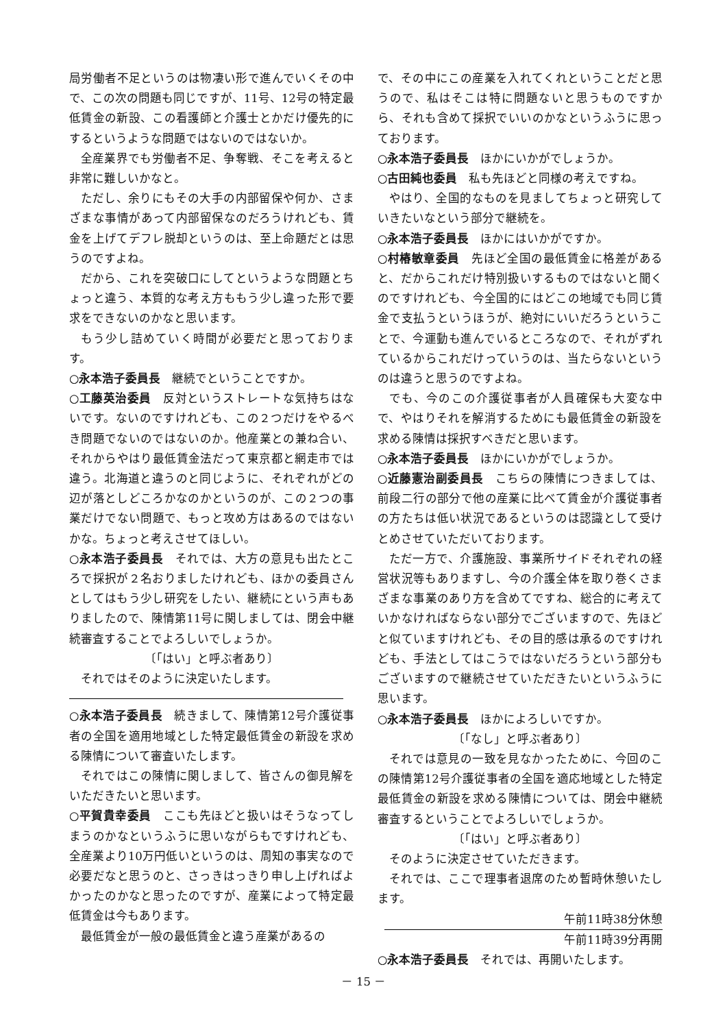局労働者不足というのは物凄い形で進んでいくその中で、この次の問題も同じですが、11号、12号の特定最低賃金の新設、この看護師と介護士とかだけ優先的にするというような問題ではないのではないか。
全産業界でも労働者不足、争奪戦、そこを考えると非常に難しいかなと。
ただし、余りにもその大手の内部留保や何か、さまざまな事情があって内部留保なのだろうけれども、賃金を上げてデフレ脱却というのは、至上命題だとは思うのですよね。
だから、これを突破口にしてというような問題とちょっと違う、本質的な考え方ももう少し違った形で要求をできないのかなと思います。
もう少し詰めていく時間が必要だと思っております。
○永本浩子委員長　継続でということですか。
○工藤英治委員　反対というストレートな気持ちはないです。ないのですけれども、この２つだけをやるべき問題でないのではないのか。他産業との兼ね合い、それからやはり最低賃金法だって東京都と網走市では違う。北海道と違うのと同じように、それぞれがどの辺が落としどころかなのかというのが、この２つの事業だけでない問題で、もっと攻め方はあるのではないかな。ちょっと考えさせてほしい。
○永本浩子委員長　それでは、大方の意見も出たところで採択が２名おりましたけれども、ほかの委員さんとしてはもう少し研究をしたい、継続にという声もありましたので、陳情第11号に関しましては、閉会中継続審査することでよろしいでしょうか。
〔「はい」と呼ぶ者あり〕
それではそのように決定いたします。
○永本浩子委員長　続きまして、陳情第12号介護従事者の全国を適用地域とした特定最低賃金の新設を求める陳情について審査いたします。
それではこの陳情に関しまして、皆さんの御見解をいただきたいと思います。
○平賀貴幸委員　ここも先ほどと扱いはそうなってしまうのかなというふうに思いながらもですけれども、全産業より10万円低いというのは、周知の事実なので必要だなと思うのと、さっきはっきり申し上げればよかったのかなと思ったのですが、産業によって特定最低賃金は今もあります。
最低賃金が一般の最低賃金と違う産業があるの
で、その中にこの産業を入れてくれということだと思うので、私はそこは特に問題ないと思うものですから、それも含めて採択でいいのかなというふうに思っております。
○永本浩子委員長　ほかにいかがでしょうか。
○古田純也委員　私も先ほどと同様の考えですね。
やはり、全国的なものを見ましてちょっと研究していきたいなという部分で継続を。
○永本浩子委員長　ほかにはいかがですか。
○村椿敏章委員　先ほど全国の最低賃金に格差があると、だからこれだけ特別扱いするものではないと聞くのですけれども、今全国的にはどこの地域でも同じ賃金で支払うというほうが、絶対にいいだろうということで、今運動も進んでいるところなので、それがずれているからこれだけっていうのは、当たらないというのは違うと思うのですよね。
でも、今のこの介護従事者が人員確保も大変な中で、やはりそれを解消するためにも最低賃金の新設を求める陳情は採択すべきだと思います。
○永本浩子委員長　ほかにいかがでしょうか。
○近藤憲治副委員長　こちらの陳情につきましては、前段二行の部分で他の産業に比べて賃金が介護従事者の方たちは低い状況であるというのは認識として受けとめさせていただいております。
ただ一方で、介護施設、事業所サイドそれぞれの経営状況等もありますし、今の介護全体を取り巻くさまざまな事業のあり方を含めてですね、総合的に考えていかなければならない部分でございますので、先ほどと似ていますけれども、その目的感は承るのですけれども、手法としてはこうではないだろうという部分もございますので継続させていただきたいというふうに思います。
○永本浩子委員長　ほかによろしいですか。
〔「なし」と呼ぶ者あり〕
それでは意見の一致を見なかったために、今回のこの陳情第12号介護従事者の全国を適応地域とした特定最低賃金の新設を求める陳情については、閉会中継続審査するということでよろしいでしょうか。
〔「はい」と呼ぶ者あり〕
そのように決定させていただきます。
それでは、ここで理事者退席のため暫時休憩いたします。
午前11時38分休憩
午前11時39分再開
○永本浩子委員長　それでは、再開いたします。
－ 15 －